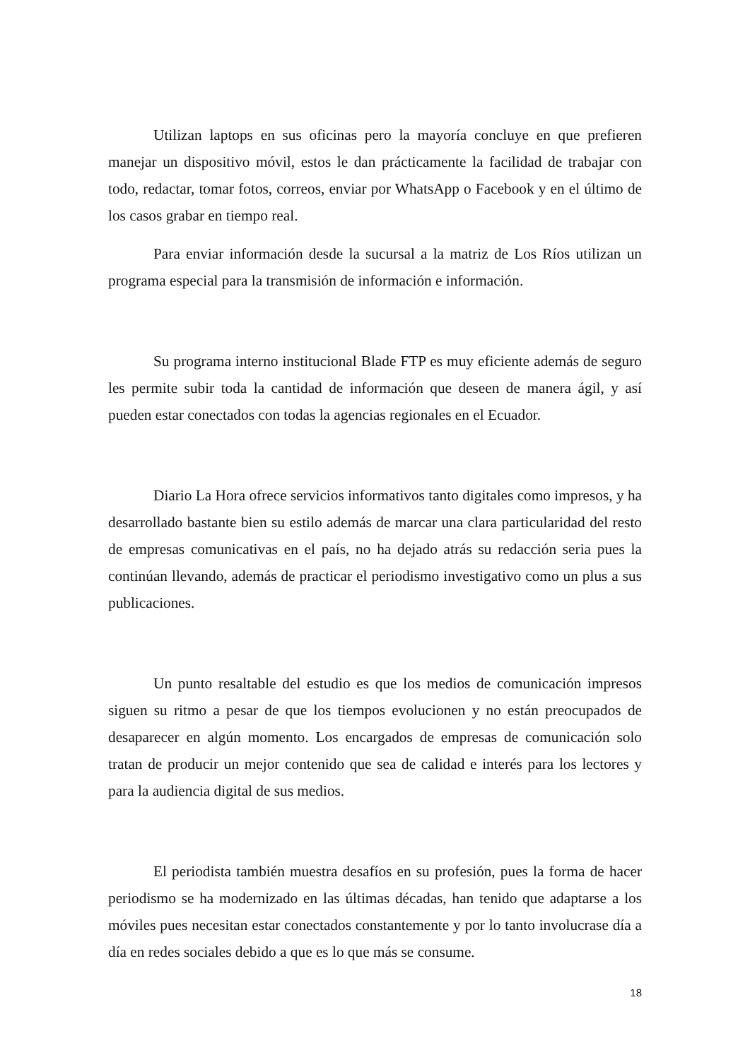Utilizan laptops en sus oficinas pero la mayoría concluye en que prefieren manejar un dispositivo móvil, estos le dan prácticamente la facilidad de trabajar con todo, redactar, tomar fotos, correos, enviar por WhatsApp o Facebook y en el último de los casos grabar en tiempo real.
Para enviar información desde la sucursal a la matriz de Los Ríos utilizan un programa especial para la transmisión de información e información.
Su programa interno institucional Blade FTP es muy eficiente además de seguro les permite subir toda la cantidad de información que deseen de manera ágil, y así pueden estar conectados con todas la agencias regionales en el Ecuador.
Diario La Hora ofrece servicios informativos tanto digitales como impresos, y ha desarrollado bastante bien su estilo además de marcar una clara particularidad del resto de empresas comunicativas en el país, no ha dejado atrás su redacción seria pues la continúan llevando, además de practicar el periodismo investigativo como un plus a sus publicaciones.
Un punto resaltable del estudio es que los medios de comunicación impresos siguen su ritmo a pesar de que los tiempos evolucionen y no están preocupados de desaparecer en algún momento. Los encargados de empresas de comunicación solo tratan de producir un mejor contenido que sea de calidad e interés para los lectores y para la audiencia digital de sus medios.
El periodista también muestra desafíos en su profesión, pues la forma de hacer periodismo se ha modernizado en las últimas décadas, han tenido que adaptarse a los móviles pues necesitan estar conectados constantemente y por lo tanto involucrase día a día en redes sociales debido a que es lo que más se consume.
18